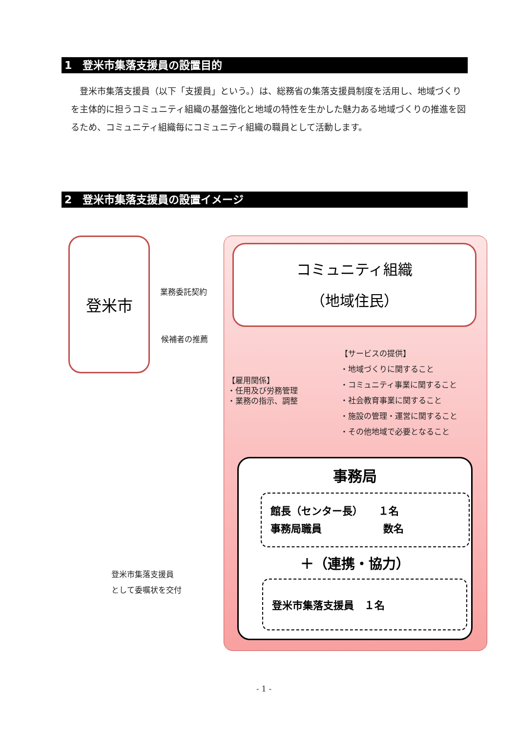1　登米市集落支援員の設置目的
登米市集落支援員（以下「支援員」という。）は、総務省の集落支援員制度を活用し、地域づくりを主体的に担うコミュニティ組織の基盤強化と地域の特性を生かした魅力ある地域づくりの推進を図るため、コミュニティ組織毎にコミュニティ組織の職員として活動します。
2　登米市集落支援員の設置イメージ
登米市
業務委託契約
候補者の推薦
コミュニティ組織
（地域住民）
【雇用関係】
・任用及び労務管理
・業務の指示、調整
【サービスの提供】
・地域づくりに関すること
・コミュニティ事業に関すること
・社会教育事業に関すること
・施設の管理・運営に関すること
・その他地域で必要となること
事務局
館長（センター長）　　１名
事務局職員　　　　　　数名
＋（連携・協力）
登米市集落支援員　１名
登米市集落支援員
として委嘱状を交付
- 1 -